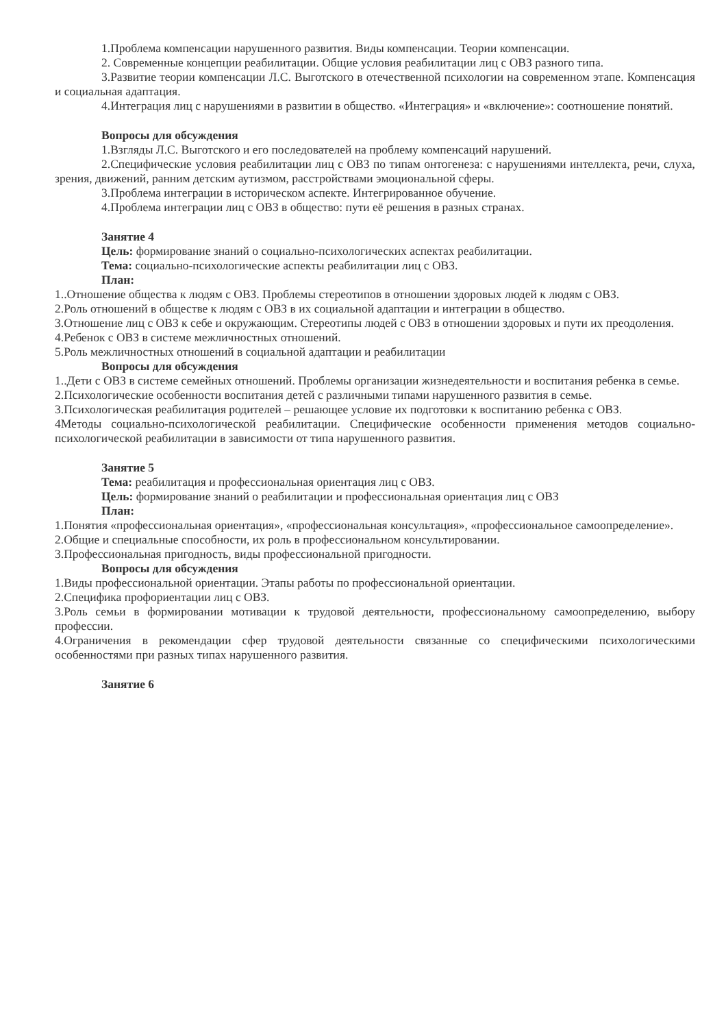1.Проблема компенсации нарушенного развития. Виды компенсации. Теории компенсации.
2. Современные концепции реабилитации. Общие условия реабилитации лиц с ОВЗ разного типа.
3.Развитие теории компенсации Л.С. Выготского в отечественной психологии на современном этапе. Компенсация и социальная адаптация.
4.Интеграция лиц с нарушениями в развитии в общество. «Интеграция» и «включение»: соотношение понятий.
Вопросы для обсуждения
1.Взгляды Л.С. Выготского и его последователей на проблему компенсаций нарушений.
2.Специфические условия реабилитации лиц с ОВЗ по типам онтогенеза: с нарушениями интеллекта, речи, слуха, зрения, движений, ранним детским аутизмом, расстройствами эмоциональной сферы.
3.Проблема интеграции в историческом аспекте. Интегрированное обучение.
4.Проблема интеграции лиц с ОВЗ в общество: пути её решения в разных странах.
Занятие 4
Цель: формирование знаний о социально-психологических аспектах реабилитации.
Тема: социально-психологические аспекты реабилитации лиц с ОВЗ.
План:
1..Отношение общества к людям с ОВЗ. Проблемы стереотипов в отношении здоровых людей к людям с ОВЗ.
2.Роль отношений в обществе к людям с ОВЗ в их социальной адаптации и интеграции в общество.
3.Отношение лиц с ОВЗ к себе и окружающим. Стереотипы людей с ОВЗ в отношении здоровых и пути их преодоления.
4.Ребенок с ОВЗ в системе межличностных отношений.
5.Роль межличностных отношений в социальной адаптации и реабилитации
Вопросы для обсуждения
1..Дети с ОВЗ в системе семейных отношений. Проблемы организации жизнедеятельности и воспитания ребенка в семье.
2.Психологические особенности воспитания детей с различными типами нарушенного развития в семье.
3.Психологическая реабилитация родителей – решающее условие их подготовки к воспитанию ребенка с ОВЗ.
4Методы социально-психологической реабилитации. Специфические особенности применения методов социально-психологической реабилитации в зависимости от типа нарушенного развития.
Занятие 5
Тема: реабилитация и профессиональная ориентация лиц с ОВЗ.
Цель: формирование знаний о реабилитации и профессиональная ориентация лиц с ОВЗ
План:
1.Понятия «профессиональная ориентация», «профессиональная консультация», «профессиональное самоопределение».
2.Общие и специальные способности, их роль в профессиональном консультировании.
3.Профессиональная пригодность, виды профессиональной пригодности.
Вопросы для обсуждения
1.Виды профессиональной ориентации. Этапы работы по профессиональной ориентации.
2.Специфика профориентации лиц с ОВЗ.
3.Роль семьи в формировании мотивации к трудовой деятельности, профессиональному самоопределению, выбору профессии.
4.Ограничения в рекомендации сфер трудовой деятельности связанные со специфическими психологическими особенностями при разных типах нарушенного развития.
Занятие 6